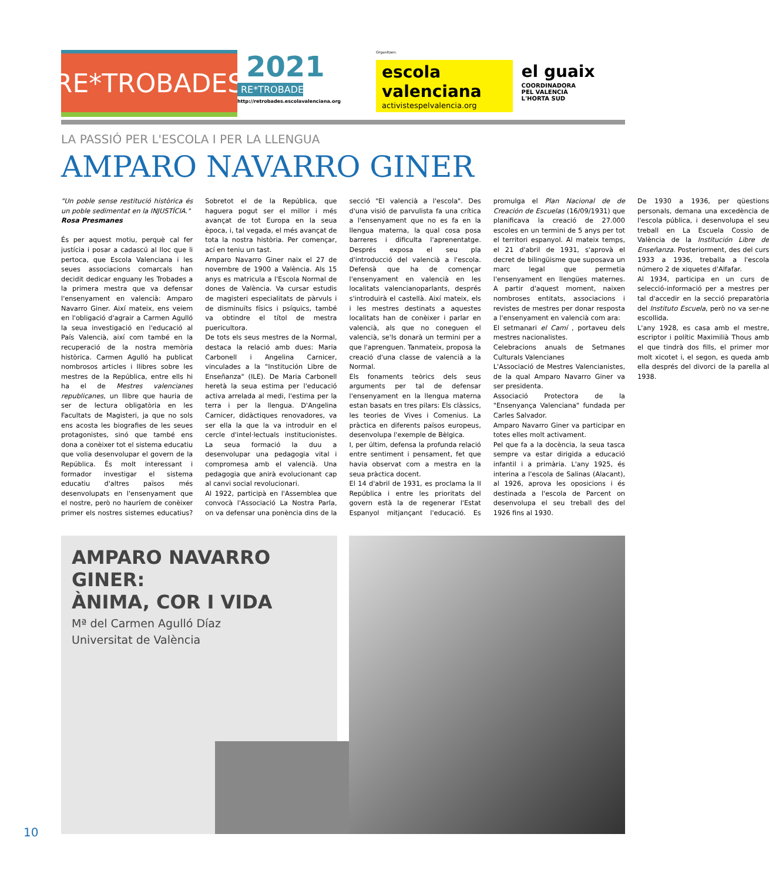RE*TROBADES
2021
RE*TROBADES
http://retrobades.escolavalenciana.org
Organitzen:
escola valenciana
activistespelvalencia.org
el guaix COORDINADORA
PEL VALENCIÀ
L'HORTA SUD
LA PASSIÓ PER L'ESCOLA I PER LA LLENGUA
AMPARO NAVARRO GINER
"Un poble sense restitució històrica és un poble sedimentat en la INJUSTÍCIA."
Rosa Presmanes
És per aquest motiu, perquè cal fer justícia i posar a cadascú al lloc que li pertoca, que Escola Valenciana i les seues associacions comarcals han decidit dedicar enguany les Trobades a la primera mestra que va defensar l'ensenyament en valencià: Amparo Navarro Giner. Així mateix, ens veiem en l'obligació d'agrair a Carmen Agulló la seua investigació en l'educació al País Valencià, així com també en la recuperació de la nostra memòria històrica. Carmen Agulló ha publicat nombrosos articles i llibres sobre les mestres de la República, entre ells hi ha el de Mestres valencianes republicanes, un llibre que hauria de ser de lectura obligatòria en les Facultats de Magisteri, ja que no sols ens acosta les biografies de les seues protagonistes, sinó que també ens dona a conèixer tot el sistema educatiu que volia desenvolupar el govern de la República. És molt interessant i formador investigar el sistema educatiu d'altres països més desenvolupats en l'ensenyament que el nostre, però no hauríem de conèixer primer els nostres sistemes educatius? Sobretot el de la República, que haguera pogut ser el millor i més avançat de tot Europa en la seua època, i, tal vegada, el més avançat de tota la nostra història. Per començar, ací en teniu un tast.
Amparo Navarro Giner naix el 27 de novembre de 1900 a València. Als 15 anys es matricula a l'Escola Normal de dones de València. Va cursar estudis de magisteri especialitats de pàrvuls i de disminuïts físics i psíquics, també va obtindre el títol de mestra puericultora.
De tots els seus mestres de la Normal, destaca la relació amb dues: Maria Carbonell i Angelina Carnicer, vinculades a la "Institución Libre de Enseñanza" (ILE). De Maria Carbonell heretà la seua estima per l'educació activa arrelada al medi, l'estima per la terra i per la llengua. D'Angelina Carnicer, didàctiques renovadores, va ser ella la que la va introduir en el cercle d'intel·lectuals institucionistes. La seua formació la duu a desenvolupar una pedagogia vital i compromesa amb el valencià. Una pedagogia que anirà evolucionant cap al canvi social revolucionari.
Al 1922, participà en l'Assemblea que convocà l'Associació La Nostra Parla, on va defensar una ponència dins de la secció "El valencià a l'escola". Des d'una visió de parvulista fa una crítica a l'ensenyament que no es fa en la llengua materna, la qual cosa posa barreres i dificulta l'aprenentatge. Després exposa el seu pla d'introducció del valencià a l'escola. Defensà que ha de començar l'ensenyament en valencià en les localitats valencianoparlants, després s'introduirà el castellà. Així mateix, els i les mestres destinats a aquestes localitats han de conèixer i parlar en valencià, als que no coneguen el valencià, se'ls donarà un termini per a que l'aprenguen. Tanmateix, proposa la creació d'una classe de valencià a la Normal.
Els fonaments teòrics dels seus arguments per tal de defensar l'ensenyament en la llengua materna estan basats en tres pilars: Els clàssics, les teories de Vives i Comenius. La pràctica en diferents països europeus, desenvolupa l'exemple de Bèlgica.
I, per últim, defensa la profunda relació entre sentiment i pensament, fet que havia observat com a mestra en la seua pràctica docent.
El 14 d'abril de 1931, es proclama la II República i entre les prioritats del govern està la de regenerar l'Estat Espanyol mitjançant l'educació. Es promulga el Plan Nacional de de Creación de Escuelas (16/09/1931) que planificava la creació de 27.000 escoles en un termini de 5 anys per tot el territori espanyol. Al mateix temps, el 21 d'abril de 1931, s'aprovà el decret de bilingüisme que suposava un marc legal que permetia l'ensenyament en llengües maternes. A partir d'aquest moment, naixen nombroses entitats, associacions i revistes de mestres per donar resposta a l'ensenyament en valencià com ara:
El setmanari el Camí , portaveu dels mestres nacionalistes.
Celebracions anuals de Setmanes Culturals Valencianes
L'Associació de Mestres Valencianistes, de la qual Amparo Navarro Giner va ser presidenta.
Associació Protectora de la "Ensenyança Valenciana" fundada per Carles Salvador.
Amparo Navarro Giner va participar en totes elles molt activament.
Pel que fa a la docència, la seua tasca sempre va estar dirigida a educació infantil i a primària. L'any 1925, és interina a l'escola de Salinas (Alacant), al 1926, aprova les oposicions i és destinada a l'escola de Parcent on desenvolupa el seu treball des del 1926 fins al 1930.
De 1930 a 1936, per qüestions personals, demana una excedència de l'escola pública, i desenvolupa el seu treball en La Escuela Cossio de València de la Institución Libre de Enseñanza. Posteriorment, des del curs 1933 a 1936, treballa a l'escola número 2 de xiquetes d'Alfafar.
Al 1934, participa en un curs de selecció-informació per a mestres per tal d'accedir en la secció preparatòria del Instituto Escuela, però no va ser-ne escollida.
L'any 1928, es casa amb el mestre, escriptor i polític Maximilià Thous amb el que tindrà dos fills, el primer mor molt xicotet i, el segon, es queda amb ella després del divorci de la parella al 1938.
AMPARO NAVARRO GINER:
ÀNIMA, COR I VIDA
Mª del Carmen Agulló Díaz
Universitat de València
10